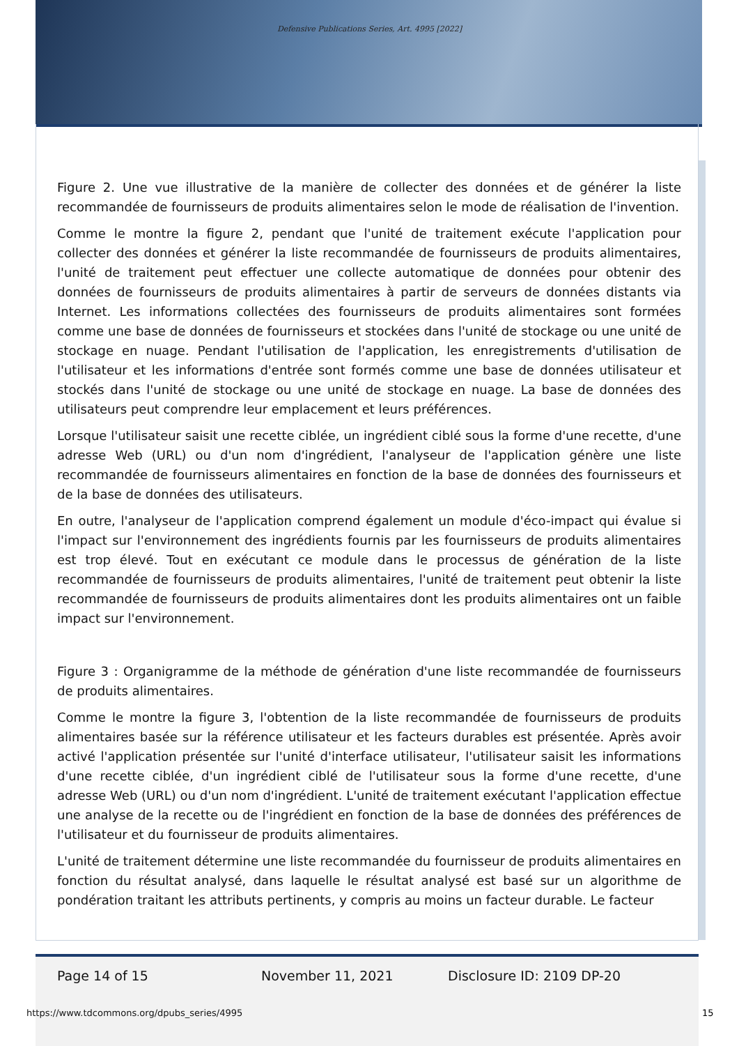Defensive Publications Series, Art. 4995 [2022]
Figure 2. Une vue illustrative de la manière de collecter des données et de générer la liste recommandée de fournisseurs de produits alimentaires selon le mode de réalisation de l'invention.
Comme le montre la figure 2, pendant que l'unité de traitement exécute l'application pour collecter des données et générer la liste recommandée de fournisseurs de produits alimentaires, l'unité de traitement peut effectuer une collecte automatique de données pour obtenir des données de fournisseurs de produits alimentaires à partir de serveurs de données distants via Internet. Les informations collectées des fournisseurs de produits alimentaires sont formées comme une base de données de fournisseurs et stockées dans l'unité de stockage ou une unité de stockage en nuage. Pendant l'utilisation de l'application, les enregistrements d'utilisation de l'utilisateur et les informations d'entrée sont formés comme une base de données utilisateur et stockés dans l'unité de stockage ou une unité de stockage en nuage. La base de données des utilisateurs peut comprendre leur emplacement et leurs préférences.
Lorsque l'utilisateur saisit une recette ciblée, un ingrédient ciblé sous la forme d'une recette, d'une adresse Web (URL) ou d'un nom d'ingrédient, l'analyseur de l'application génère une liste recommandée de fournisseurs alimentaires en fonction de la base de données des fournisseurs et de la base de données des utilisateurs.
En outre, l'analyseur de l'application comprend également un module d'éco-impact qui évalue si l'impact sur l'environnement des ingrédients fournis par les fournisseurs de produits alimentaires est trop élevé. Tout en exécutant ce module dans le processus de génération de la liste recommandée de fournisseurs de produits alimentaires, l'unité de traitement peut obtenir la liste recommandée de fournisseurs de produits alimentaires dont les produits alimentaires ont un faible impact sur l'environnement.
Figure 3 : Organigramme de la méthode de génération d'une liste recommandée de fournisseurs de produits alimentaires.
Comme le montre la figure 3, l'obtention de la liste recommandée de fournisseurs de produits alimentaires basée sur la référence utilisateur et les facteurs durables est présentée. Après avoir activé l'application présentée sur l'unité d'interface utilisateur, l'utilisateur saisit les informations d'une recette ciblée, d'un ingrédient ciblé de l'utilisateur sous la forme d'une recette, d'une adresse Web (URL) ou d'un nom d'ingrédient. L'unité de traitement exécutant l'application effectue une analyse de la recette ou de l'ingrédient en fonction de la base de données des préférences de l'utilisateur et du fournisseur de produits alimentaires.
L'unité de traitement détermine une liste recommandée du fournisseur de produits alimentaires en fonction du résultat analysé, dans laquelle le résultat analysé est basé sur un algorithme de pondération traitant les attributs pertinents, y compris au moins un facteur durable. Le facteur
Page 14 of 15 November 11, 2021 Disclosure ID: 2109 DP-20
https://www.tdcommons.org/dpubs_series/4995
15